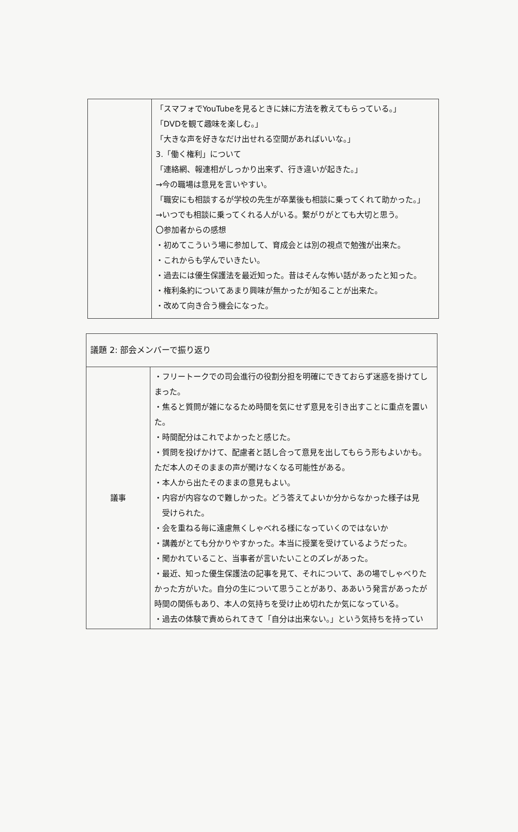| | 「スマフォでYouTubeを見るときに妹に方法を教えてもらっている。」 「DVDを観て趣味を楽しむ。」 「大きな声を好きなだけ出せれる空間があればいいな。」 3.「働く権利」について 「連絡網、報連相がしっかり出来ず、行き違いが起きた。」 →今の職場は意見を言いやすい。 「職安にも相談するが学校の先生が卒業後も相談に乗ってくれて助かった。」 →いつでも相談に乗ってくれる人がいる。繋がりがとても大切と思う。 〇参加者からの感想 ・初めてこういう場に参加して、育成会とは別の視点で勉強が出来た。 ・これからも学んでいきたい。 ・過去には優生保護法を最近知った。昔はそんな怖い話があったと知った。 ・権利条約についてあまり興味が無かったが知ることが出来た。 ・改めて向き合う機会になった。 |
| 議題 2: 部会メンバーで振り返り | |
| 議事 | ・フリートークでの司会進行の役割分担を明確にできておらず迷惑を掛けてしまった。 ・焦ると質問が雑になるため時間を気にせず意見を引き出すことに重点を置いた。 ・時間配分はこれでよかったと感じた。 ・質問を投げかけて、配慮者と話し合って意見を出してもらう形もよいかも。ただ本人のそのままの声が聞けなくなる可能性がある。 ・本人から出たそのままの意見もよい。 ・内容が内容なので難しかった。どう答えてよいか分からなかった様子は見 受けられた。 ・会を重ねる毎に遠慮無くしゃべれる様になっていくのではないか ・講義がとても分かりやすかった。本当に授業を受けているようだった。 ・聞かれていること、当事者が言いたいことのズレがあった。 ・最近、知った優生保護法の記事を見て、それについて、あの場でしゃべりたかった方がいた。自分の生について思うことがあり、ああいう発言があったが時間の関係もあり、本人の気持ちを受け止め切れたか気になっている。 ・過去の体験で責められてきて「自分は出来ない。」という気持ちを持ってい |